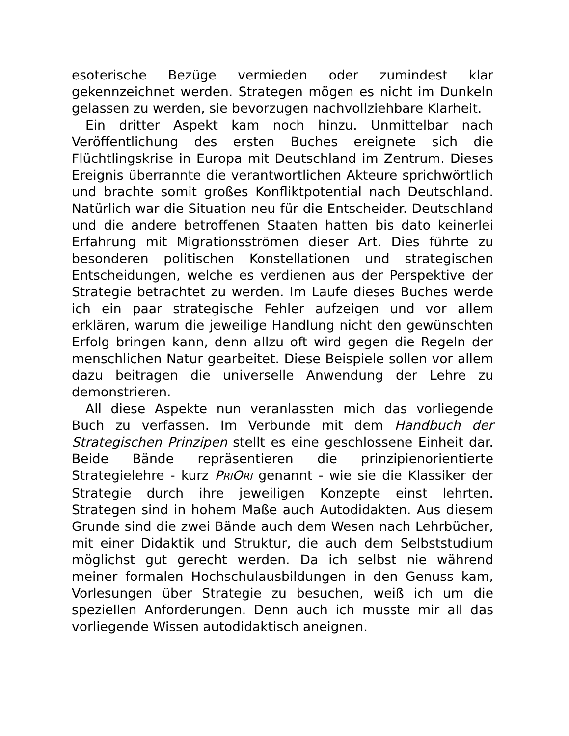esoterische Bezüge vermieden oder zumindest klar gekennzeichnet werden. Strategen mögen es nicht im Dunkeln gelassen zu werden, sie bevorzugen nachvollziehbare Klarheit.
Ein dritter Aspekt kam noch hinzu. Unmittelbar nach Veröffentlichung des ersten Buches ereignete sich die Flüchtlingskrise in Europa mit Deutschland im Zentrum. Dieses Ereignis überrannte die verantwortlichen Akteure sprichwörtlich und brachte somit großes Konfliktpotential nach Deutschland. Natürlich war die Situation neu für die Entscheider. Deutschland und die andere betroffenen Staaten hatten bis dato keinerlei Erfahrung mit Migrationsströmen dieser Art. Dies führte zu besonderen politischen Konstellationen und strategischen Entscheidungen, welche es verdienen aus der Perspektive der Strategie betrachtet zu werden. Im Laufe dieses Buches werde ich ein paar strategische Fehler aufzeigen und vor allem erklären, warum die jeweilige Handlung nicht den gewünschten Erfolg bringen kann, denn allzu oft wird gegen die Regeln der menschlichen Natur gearbeitet. Diese Beispiele sollen vor allem dazu beitragen die universelle Anwendung der Lehre zu demonstrieren.
All diese Aspekte nun veranlassten mich das vorliegende Buch zu verfassen. Im Verbunde mit dem Handbuch der Strategischen Prinzipen stellt es eine geschlossene Einheit dar. Beide Bände repräsentieren die prinzipienorientierte Strategielehre - kurz PRI ORI genannt - wie sie die Klassiker der Strategie durch ihre jeweiligen Konzepte einst lehrten. Strategen sind in hohem Maße auch Autodidakten. Aus diesem Grunde sind die zwei Bände auch dem Wesen nach Lehrbücher, mit einer Didaktik und Struktur, die auch dem Selbststudium möglichst gut gerecht werden. Da ich selbst nie während meiner formalen Hochschulausbildungen in den Genuss kam, Vorlesungen über Strategie zu besuchen, weiß ich um die speziellen Anforderungen. Denn auch ich musste mir all das vorliegende Wissen autodidaktisch aneignen.